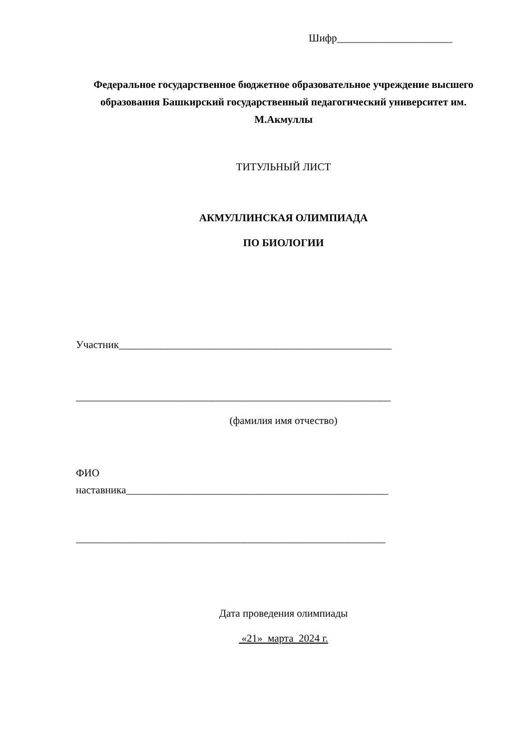Шифр______________________
Федеральное государственное бюджетное образовательное учреждение высшего образования Башкирский государственный педагогический университет им. М.Акмуллы
ТИТУЛЬНЫЙ ЛИСТ
АКМУЛЛИНСКАЯ ОЛИМПИАДА
ПО БИОЛОГИИ
Участник____________________________________________________
____________________________________________________________
(фамилия имя отчество)
ФИО
наставника__________________________________________________
___________________________________________________________
Дата проведения олимпиады
«21» марта 2024 г.